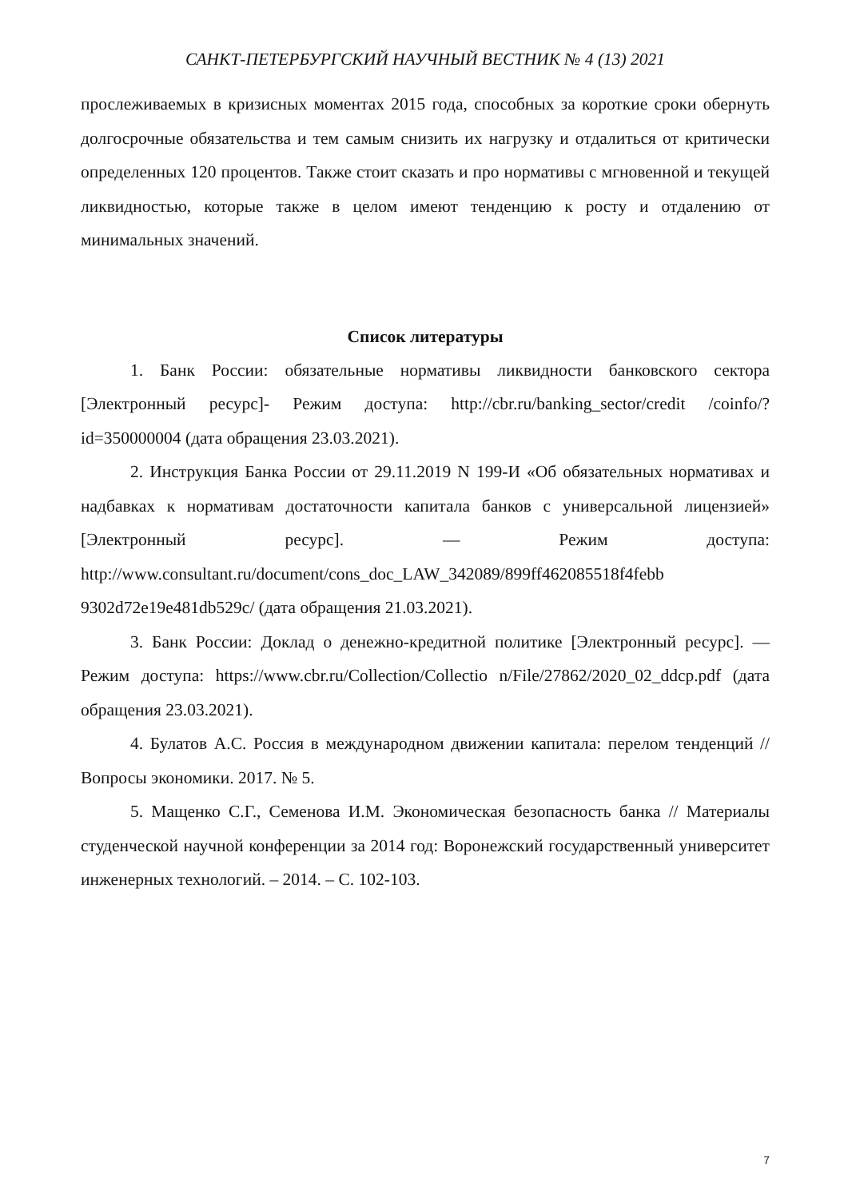САНКТ-ПЕТЕРБУРГСКИЙ НАУЧНЫЙ ВЕСТНИК № 4 (13) 2021
прослеживаемых в кризисных моментах 2015 года, способных за короткие сроки обернуть долгосрочные обязательства и тем самым снизить их нагрузку и отдалиться от критически определенных 120 процентов. Также стоит сказать и про нормативы с мгновенной и текущей ликвидностью, которые также в целом имеют тенденцию к росту и отдалению от минимальных значений.
Список литературы
1. Банк России: обязательные нормативы ликвидности банковского сектора [Электронный ресурс]- Режим доступа: http://cbr.ru/banking_sector/credit /coinfo/?id=350000004 (дата обращения 23.03.2021).
2. Инструкция Банка России от 29.11.2019 N 199-И «Об обязательных нормативах и надбавках к нормативам достаточности капитала банков с универсальной лицензией» [Электронный ресурс]. — Режим доступа: http://www.consultant.ru/document/cons_doc_LAW_342089/899ff462085518f4febb 9302d72e19e481db529c/ (дата обращения 21.03.2021).
3. Банк России: Доклад о денежно-кредитной политике [Электронный ресурс]. — Режим доступа: https://www.cbr.ru/Collection/Collectio n/File/27862/2020_02_ddcp.pdf (дата обращения 23.03.2021).
4. Булатов А.С. Россия в международном движении капитала: перелом тенденций // Вопросы экономики. 2017. № 5.
5. Мащенко С.Г., Семенова И.М. Экономическая безопасность банка // Материалы студенческой научной конференции за 2014 год: Воронежский государственный университет инженерных технологий. – 2014. – С. 102-103.
7